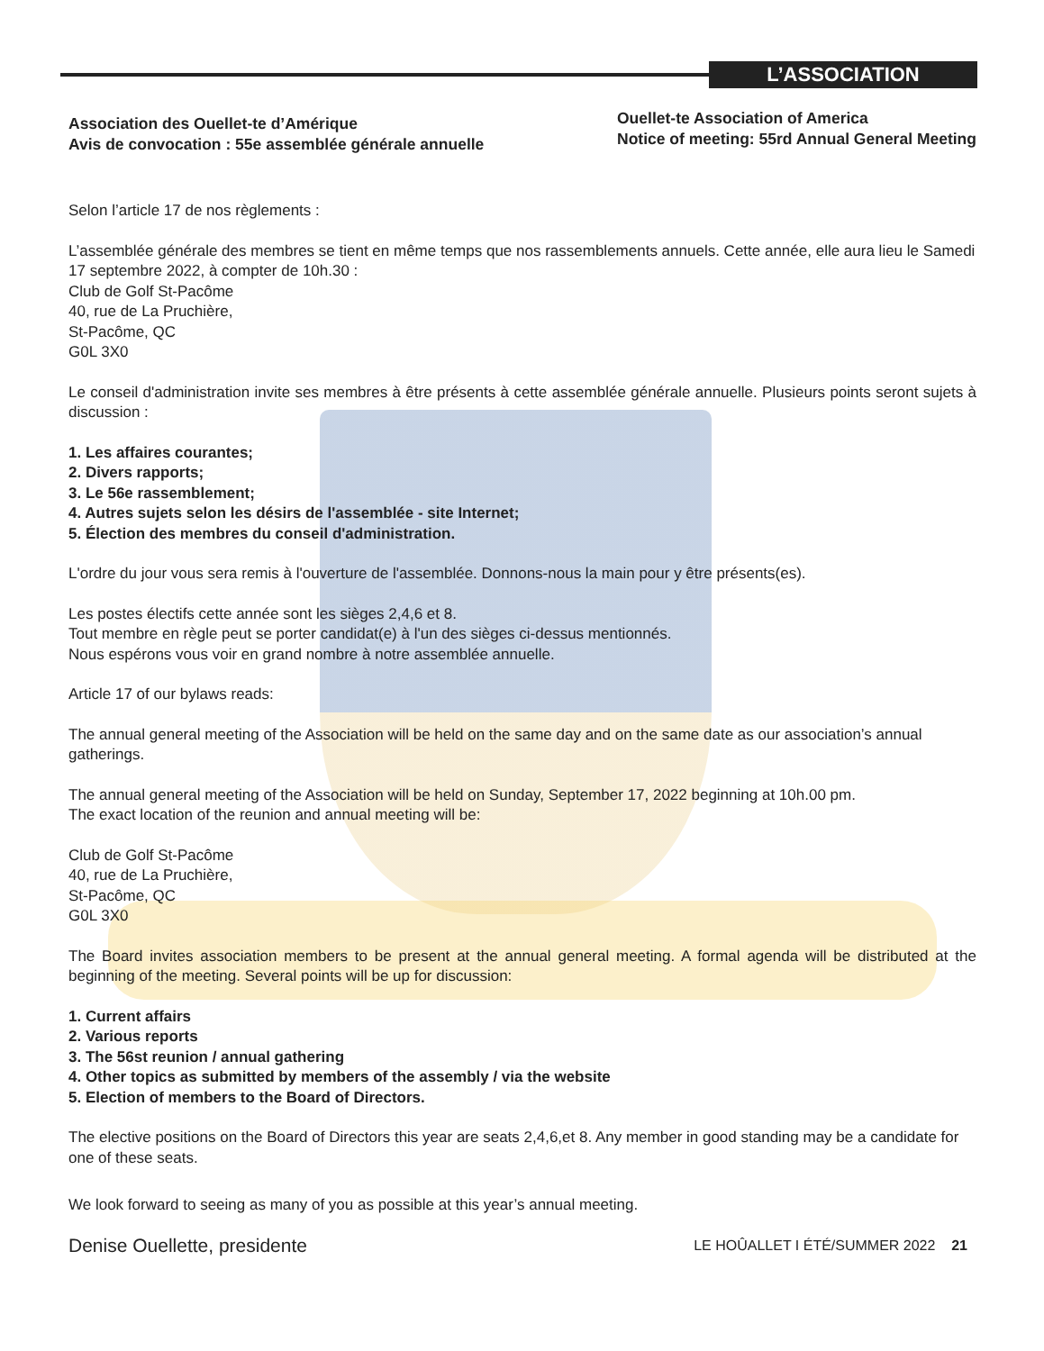L’ASSOCIATION
Association des Ouellet-te d’Amérique
Avis de convocation : 55e assemblée générale annuelle
Ouellet-te Association of America
Notice of meeting: 55rd Annual General Meeting
Selon l’article 17 de nos règlements :
L’assemblée générale des membres se tient en même temps que nos rassemblements annuels. Cette année, elle aura lieu le Samedi 17 septembre 2022, à compter de 10h.30 :
Club de Golf St-Pacôme
40, rue de La Pruchière,
St-Pacôme, QC
G0L 3X0
Le conseil d'administration invite ses membres à être présents à cette assemblée générale annuelle. Plusieurs points seront sujets à discussion :
1. Les affaires courantes;
2. Divers rapports;
3. Le 56e rassemblement;
4. Autres sujets selon les désirs de l'assemblée - site Internet;
5. Élection des membres du conseil d'administration.
L'ordre du jour vous sera remis à l'ouverture de l'assemblée. Donnons-nous la main pour y être présents(es).
Les postes électifs cette année sont les sièges 2,4,6 et 8.
Tout membre en règle peut se porter candidat(e) à l'un des sièges ci-dessus mentionnés.
Nous espérons vous voir en grand nombre à notre assemblée annuelle.
Article 17 of our bylaws reads:
The annual general meeting of the Association will be held on the same day and on the same date as our association’s annual gatherings.
The annual general meeting of the Association will be held on Sunday, September 17, 2022 beginning at 10h.00 pm.
The exact location of the reunion and annual meeting will be:
Club de Golf St-Pacôme
40, rue de La Pruchière,
St-Pacôme, QC
G0L 3X0
The Board invites association members to be present at the annual general meeting. A formal agenda will be distributed at the beginning of the meeting. Several points will be up for discussion:
1. Current affairs
2. Various reports
3. The 56st reunion / annual gathering
4. Other topics as submitted by members of the assembly / via the website
5. Election of members to the Board of Directors.
The elective positions on the Board of Directors this year are seats 2,4,6,et 8. Any member in good standing may be a candidate for one of these seats.
We look forward to seeing as many of you as possible at this year’s annual meeting.
Denise Ouellette, presidente
LE HOÛALLET I ÉTÉ/SUMMER 2022 21